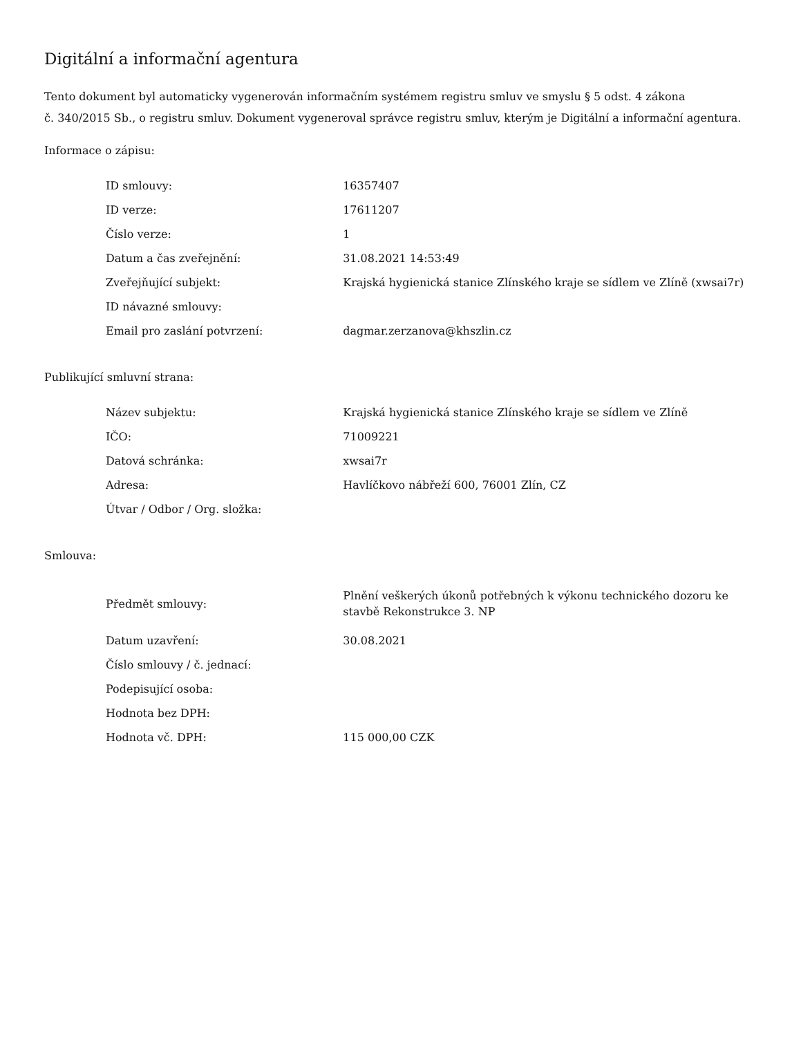Digitální a informační agentura
Tento dokument byl automaticky vygenerován informačním systémem registru smluv ve smyslu § 5 odst. 4 zákona
č. 340/2015 Sb., o registru smluv. Dokument vygeneroval správce registru smluv, kterým je Digitální a informační agentura.
Informace o zápisu:
| ID smlouvy: | 16357407 |
| ID verze: | 17611207 |
| Číslo verze: | 1 |
| Datum a čas zveřejnění: | 31.08.2021 14:53:49 |
| Zveřejňující subjekt: | Krajská hygienická stanice Zlínského kraje se sídlem ve Zlíně (xwsai7r) |
| ID návazné smlouvy: | |
| Email pro zaslání potvrzení: | dagmar.zerzanova@khszlin.cz |
Publikující smluvní strana:
| Název subjektu: | Krajská hygienická stanice Zlínského kraje se sídlem ve Zlíně |
| IČO: | 71009221 |
| Datová schránka: | xwsai7r |
| Adresa: | Havlíčkovo nábřeží 600, 76001 Zlín, CZ |
| Útvar / Odbor / Org. složka: | |
Smlouva:
| Předmět smlouvy: | Plnění veškerých úkonů potřebných k výkonu technického dozoru ke stavbě Rekonstrukce 3. NP |
| Datum uzavření: | 30.08.2021 |
| Číslo smlouvy / č. jednací: | |
| Podepisující osoba: | |
| Hodnota bez DPH: | |
| Hodnota vč. DPH: | 115 000,00 CZK |